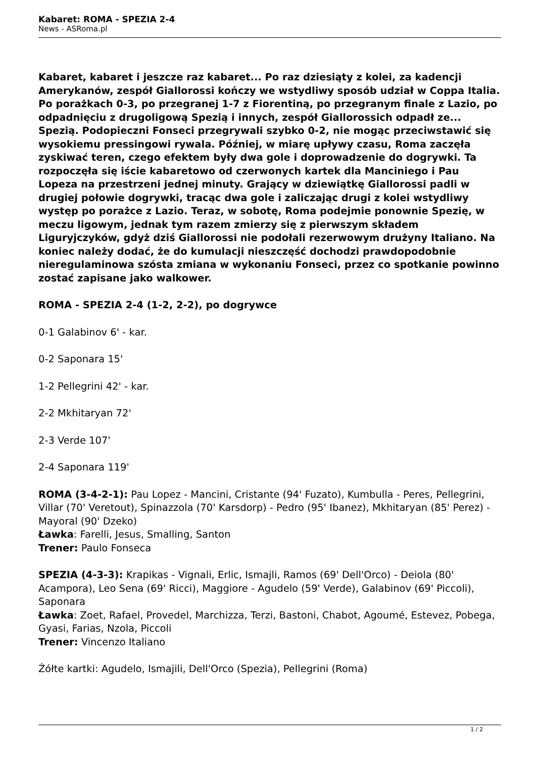Kabaret: ROMA - SPEZIA 2-4
News - ASRoma.pl
Kabaret, kabaret i jeszcze raz kabaret... Po raz dziesiąty z kolei, za kadencji Amerykanów, zespół Giallorossi kończy we wstydliwy sposób udział w Coppa Italia. Po porażkach 0-3, po przegranej 1-7 z Fiorentiną, po przegranym finale z Lazio, po odpadnięciu z drugoligową Spezią i innych, zespół Giallorossich odpadł ze... Spezią. Podopieczni Fonseci przegrywali szybko 0-2, nie mogąc przeciwstawić się wysokiemu pressingowi rywala. Później, w miarę upływy czasu, Roma zaczęła zyskiwać teren, czego efektem były dwa gole i doprowadzenie do dogrywki. Ta rozpoczęła się iście kabaretowo od czerwonych kartek dla Manciniego i Pau Lopeza na przestrzeni jednej minuty. Grający w dziewiątkę Giallorossi padli w drugiej połowie dogrywki, tracąc dwa gole i zaliczając drugi z kolei wstydliwy występ po porażce z Lazio. Teraz, w sobotę, Roma podejmie ponownie Spezię, w meczu ligowym, jednak tym razem zmierzy się z pierwszym składem Liguryjczyków, gdyż dziś Giallorossi nie podołali rezerwowym drużyny Italiano. Na koniec należy dodać, że do kumulacji nieszczęść dochodzi prawdopodobnie nieregulaminowa szósta zmiana w wykonaniu Fonseci, przez co spotkanie powinno zostać zapisane jako walkower.
ROMA - SPEZIA 2-4 (1-2, 2-2), po dogrywce
0-1 Galabinov 6' - kar.
0-2 Saponara 15'
1-2 Pellegrini 42' - kar.
2-2 Mkhitaryan 72'
2-3 Verde 107'
2-4 Saponara 119'
ROMA (3-4-2-1): Pau Lopez - Mancini, Cristante (94' Fuzato), Kumbulla - Peres, Pellegrini, Villar (70' Veretout), Spinazzola (70' Karsdorp) - Pedro (95' Ibanez), Mkhitaryan (85' Perez) - Mayoral (90' Dzeko)
Ławka: Farelli, Jesus, Smalling, Santon
Trener: Paulo Fonseca
SPEZIA (4-3-3): Krapikas - Vignali, Erlic, Ismajli, Ramos (69' Dell'Orco) - Deiola (80' Acampora), Leo Sena (69' Ricci), Maggiore - Agudelo (59' Verde), Galabinov (69' Piccoli), Saponara
Ławka: Zoet, Rafael, Provedel, Marchizza, Terzi, Bastoni, Chabot, Agoumé, Estevez, Pobega, Gyasi, Farias, Nzola, Piccoli
Trener: Vincenzo Italiano
Żółte kartki: Agudelo, Ismajili, Dell'Orco (Spezia), Pellegrini (Roma)
1 / 2